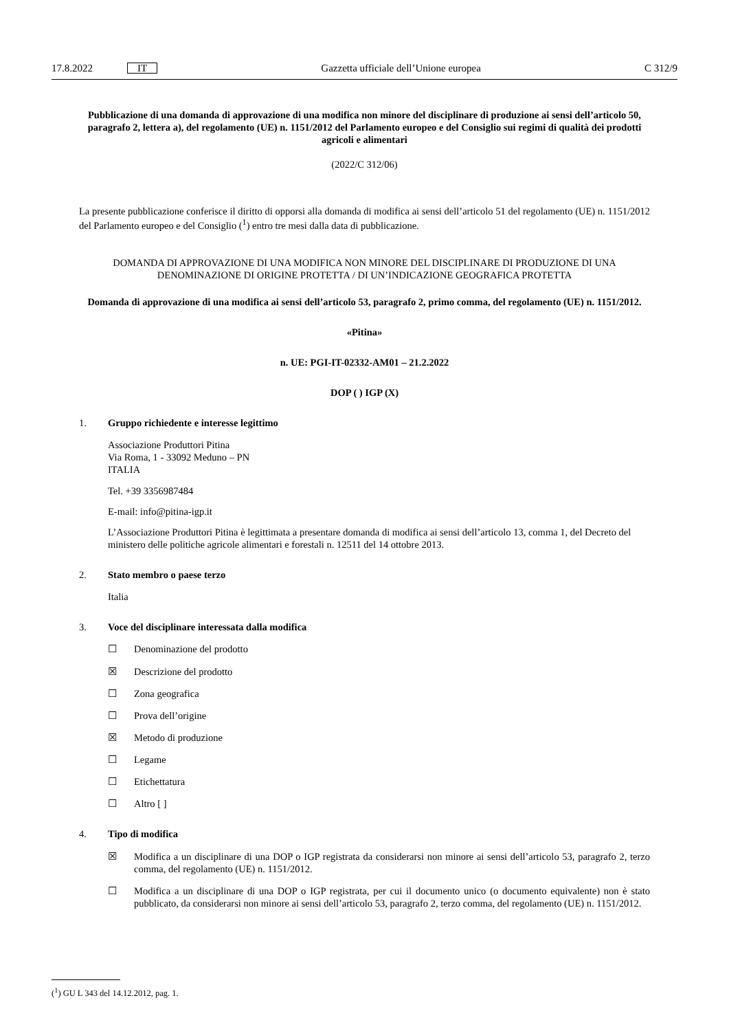17.8.2022 IT Gazzetta ufficiale dell’Unione europea C 312/9
Pubblicazione di una domanda di approvazione di una modifica non minore del disciplinare di produzione ai sensi dell’articolo 50, paragrafo 2, lettera a), del regolamento (UE) n. 1151/2012 del Parlamento europeo e del Consiglio sui regimi di qualità dei prodotti agricoli e alimentari
(2022/C 312/06)
La presente pubblicazione conferisce il diritto di opporsi alla domanda di modifica ai sensi dell’articolo 51 del regolamento (UE) n. 1151/2012 del Parlamento europeo e del Consiglio (<sup>1</sup>) entro tre mesi dalla data di pubblicazione.
DOMANDA DI APPROVAZIONE DI UNA MODIFICA NON MINORE DEL DISCIPLINARE DI PRODUZIONE DI UNA DENOMINAZIONE DI ORIGINE PROTETTA / DI UN’INDICAZIONE GEOGRAFICA PROTETTA
Domanda di approvazione di una modifica ai sensi dell’articolo 53, paragrafo 2, primo comma, del regolamento (UE) n. 1151/2012.
«Pitina»
n. UE: PGI-IT-02332-AM01 – 21.2.2022
DOP ( ) IGP (X)
1. Gruppo richiedente e interesse legittimo
Associazione Produttori Pitina
Via Roma, 1 - 33092 Meduno – PN
ITALIA
Tel. +39 3356987484
E-mail: info@pitina-igp.it
L’Associazione Produttori Pitina è legittimata a presentare domanda di modifica ai sensi dell’articolo 13, comma 1, del Decreto del ministero delle politiche agricole alimentari e forestali n. 12511 del 14 ottobre 2013.
2. Stato membro o paese terzo
Italia
3. Voce del disciplinare interessata dalla modifica
☐ Denominazione del prodotto
☒ Descrizione del prodotto
☐ Zona geografica
☐ Prova dell’origine
☒ Metodo di produzione
☐ Legame
☐ Etichettatura
☐ Altro [ ]
4. Tipo di modifica
☒ Modifica a un disciplinare di una DOP o IGP registrata da considerarsi non minore ai sensi dell’articolo 53, paragrafo 2, terzo comma, del regolamento (UE) n. 1151/2012.
☐ Modifica a un disciplinare di una DOP o IGP registrata, per cui il documento unico (o documento equivalente) non è stato pubblicato, da considerarsi non minore ai sensi dell’articolo 53, paragrafo 2, terzo comma, del regolamento (UE) n. 1151/2012.
(<sup>1</sup>) GU L 343 del 14.12.2012, pag. 1.